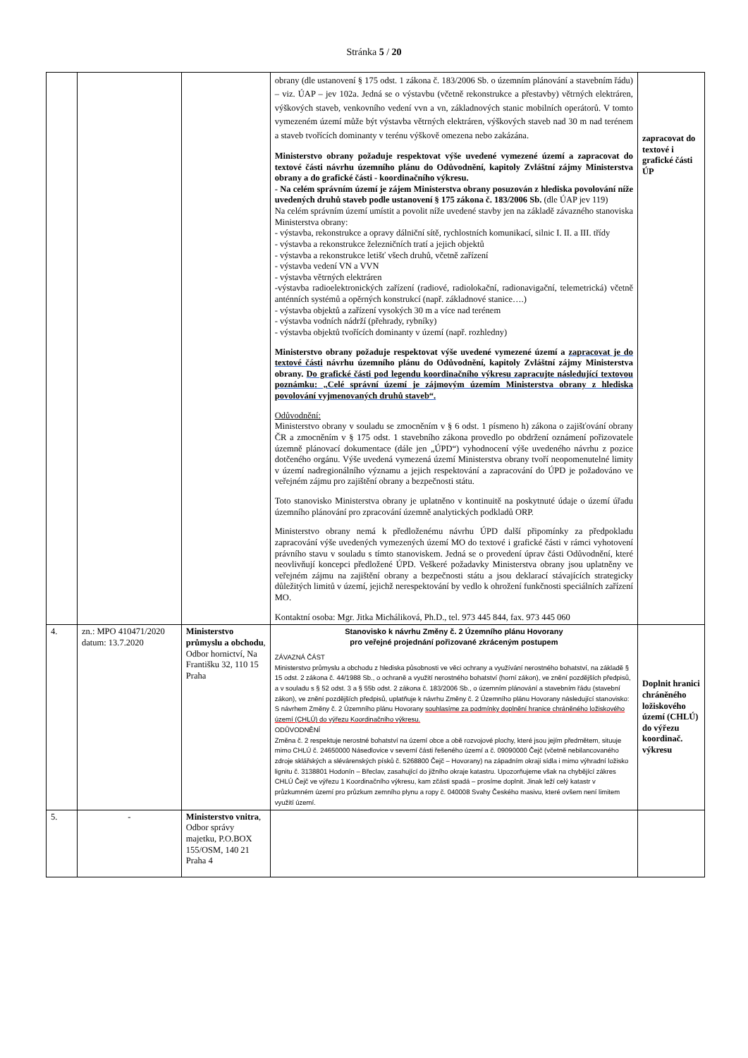Stránka 5 / 20
| | | | obrany (dle ustanovení § 175 odst. 1 zákona č. 183/2006 Sb. o územním plánování a stavebním řádu) – viz. ÚAP – jev 102a. Jedná se o výstavbu (včetně rekonstrukce a přestavby) větrných elektráren, výškových staveb, venkovního vedení vvn a vn, základnových stanic mobilních operátorů. V tomto vymezeném území může být výstavba větrných elektráren, výškových staveb nad 30 m nad terénem a staveb tvořících dominanty v terénu výškově omezena nebo zakázána. Ministerstvo obrany požaduje respektovat výše uvedené vymezené území a zapracovat do textové části návrhu územního plánu do Odůvodnění, kapitoly Zvláštní zájmy Ministerstva obrany a do grafické části - koordinačního výkresu. - Na celém správním území je zájem Ministerstva obrany posuzován z hlediska povolování níže uvedených druhů staveb podle ustanovení § 175 zákona č. 183/2006 Sb. (dle ÚAP jev 119) Na celém správním území umístit a povolit níže uvedené stavby jen na základě závazného stanoviska Ministerstva obrany: - výstavba, rekonstrukce a opravy dálniční sítě, rychlostních komunikací, silnic I. II. a III. třídy - výstavba a rekonstrukce železničních tratí a jejich objektů - výstavba a rekonstrukce letišť všech druhů, včetně zařízení - výstavba vedení VN a VVN - výstavba větrných elektráren -výstavba radioelektronických zařízení (radiové, radiolokační, radionavigační, telemetrická) včetně anténních systémů a opěrných konstrukcí (např. základnové stanice….) - výstavba objektů a zařízení vysokých 30 m a více nad terénem - výstavba vodních nádrží (přehrady, rybníky) - výstavba objektů tvořících dominanty v území (např. rozhledny) Ministerstvo obrany požaduje respektovat výše uvedené vymezené území a zapracovat je do textové části návrhu územního plánu do Odůvodnění, kapitoly Zvláštní zájmy Ministerstva obrany. Do grafické části pod legendu koordinačního výkresu zapracujte následující textovou poznámku: „Celé správní území je zájmovým územím Ministerstva obrany z hlediska povolování vyjmenovaných druhů staveb“. Odůvodnění: Ministerstvo obrany v souladu se zmocněním v § 6 odst. 1 písmeno h) zákona o zajišťování obrany ČR a zmocněním v § 175 odst. 1 stavebního zákona provedlo po obdržení oznámení pořizovatele územně plánovací dokumentace (dále jen „ÚPD“) vyhodnocení výše uvedeného návrhu z pozice dotčeného orgánu. Výše uvedená vymezená území Ministerstva obrany tvoří neopomenutelné limity v území nadregionálního významu a jejich respektování a zapracování do ÚPD je požadováno ve veřejném zájmu pro zajištění obrany a bezpečnosti státu. Toto stanovisko Ministerstva obrany je uplatněno v kontinuitě na poskytnuté údaje o území úřadu územního plánování pro zpracování územně analytických podkladů ORP. Ministerstvo obrany nemá k předloženému návrhu ÚPD další připomínky za předpokladu zapracování výše uvedených vymezených území MO do textové i grafické části v rámci vyhotovení právního stavu v souladu s tímto stanoviskem. Jedná se o provedení úprav části Odůvodnění, které neovlivňují koncepci předložené ÚPD. Veškeré požadavky Ministerstva obrany jsou uplatněny ve veřejném zájmu na zajištění obrany a bezpečnosti státu a jsou deklarací stávajících strategicky důležitých limitů v území, jejichž nerespektování by vedlo k ohrožení funkčnosti speciálních zařízení MO. Kontaktní osoba: Mgr. Jitka Micháliková, Ph.D., tel. 973 445 844, fax. 973 445 060 | zapracovat do textové i grafické části ÚP |
| 4. | zn.: MPO 410471/2020 datum: 13.7.2020 | Ministerstvo průmyslu a obchodu , Odbor hornictví, Na Františku 32, 110 15 Praha | Stanovisko k návrhu Změny č. 2 Územního plánu Hovorany pro veřejné projednání pořizované zkráceným postupem ZÁVAZNÁ ČÁST Ministerstvo průmyslu a obchodu z hlediska působnosti ve věci ochrany a využívání nerostného bohatství, na základě § 15 odst. 2 zákona č. 44/1988 Sb., o ochraně a využití nerostného bohatství (horní zákon), ve znění pozdějších předpisů, a v souladu s § 52 odst. 3 a § 55b odst. 2 zákona č. 183/2006 Sb., o územním plánování a stavebním řádu (stavební zákon), ve znění pozdějších předpisů, uplatňuje k návrhu Změny č. 2 Územního plánu Hovorany následující stanovisko: S návrhem Změny č. 2 Územního plánu Hovorany souhlasíme za podmínky doplnění hranice chráněného ložiskového území (CHLÚ) do výřezu Koordinačního výkresu. ODŮVODNĚNÍ Změna č. 2 respektuje nerostné bohatství na území obce a obě rozvojové plochy, které jsou jejím předmětem, situuje mimo CHLÚ č. 24650000 Násedlovice v severní části řešeného území a č. 09090000 Čejč (včetně nebilancovaného zdroje sklářských a slévárenských písků č. 5268800 Čejč – Hovorany) na západním okraji sídla i mimo výhradní ložisko lignitu č. 3138801 Hodonín – Břeclav, zasahující do jižního okraje katastru. Upozorňujeme však na chybějící zákres CHLÚ Čejč ve výřezu 1 Koordinačního výkresu, kam zčásti spadá – prosíme doplnit. Jinak leží celý katastr v průzkumném území pro průzkum zemního plynu a ropy č. 040008 Svahy Českého masivu, které ovšem není limitem využití území. | Doplnit hranici chráněného ložiskového území (CHLÚ) do výřezu koordinač. výkresu |
| 5. | - | Ministerstvo vnitra , Odbor správy majetku, P.O.BOX 155/OSM, 140 21 Praha 4 | | |